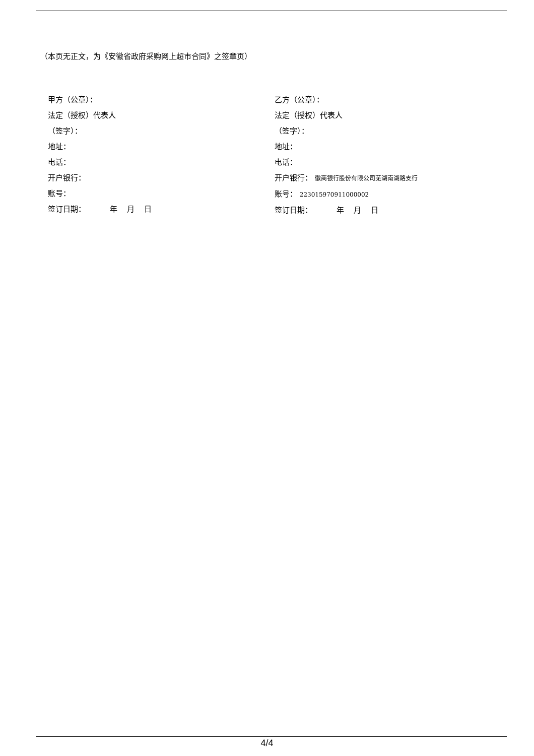（本页无正文，为《安徽省政府采购网上超市合同》之签章页）
甲方（公章）：
法定（授权）代表人
（签字）：
地址：
电话：
开户银行：
账号：
签订日期： 年 月 日
乙方（公章）：
法定（授权）代表人
（签字）：
地址：
电话：
开户银行： 徽商银行股份有限公司芜湖南湖路支行
账号： 223015970911000002
签订日期： 年 月 日
4/4